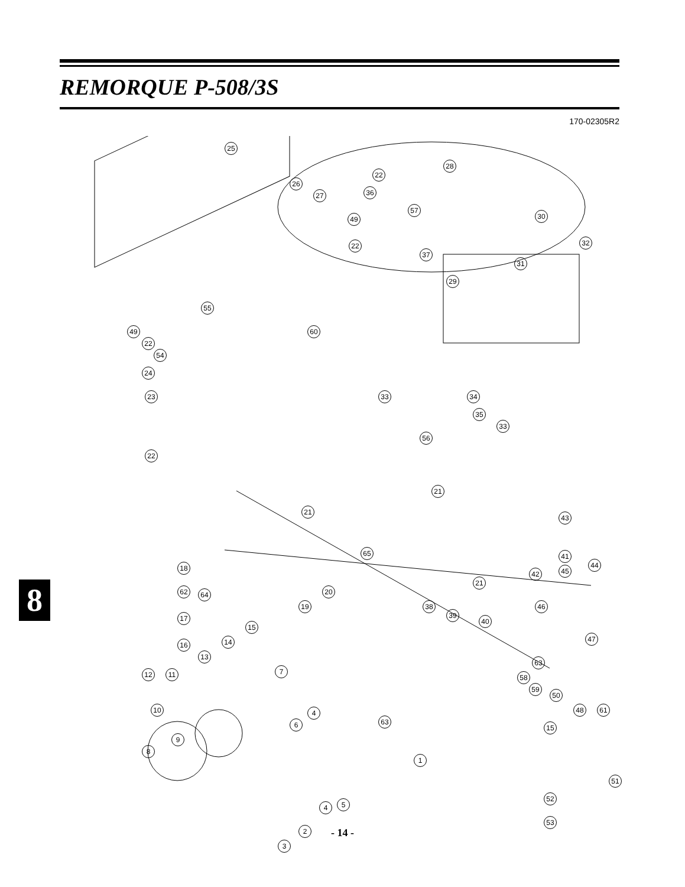REMORQUE P-508/3S
170-02305R2
25
26
27
28
22
36
57
30
32
37
31
29
49
22
55
49
22
54
60
24
23 33 34
35
33
56
22
21
43
21
65 41
42
44
45
21
18
62 64 20
19 38
39
40
46
17
16
15
14
13
47
63
58
59
50
12 11 7
4 10
6 63
48 61
15
9
8
1
51
52
5 4
53
2
3
8
- 14 -